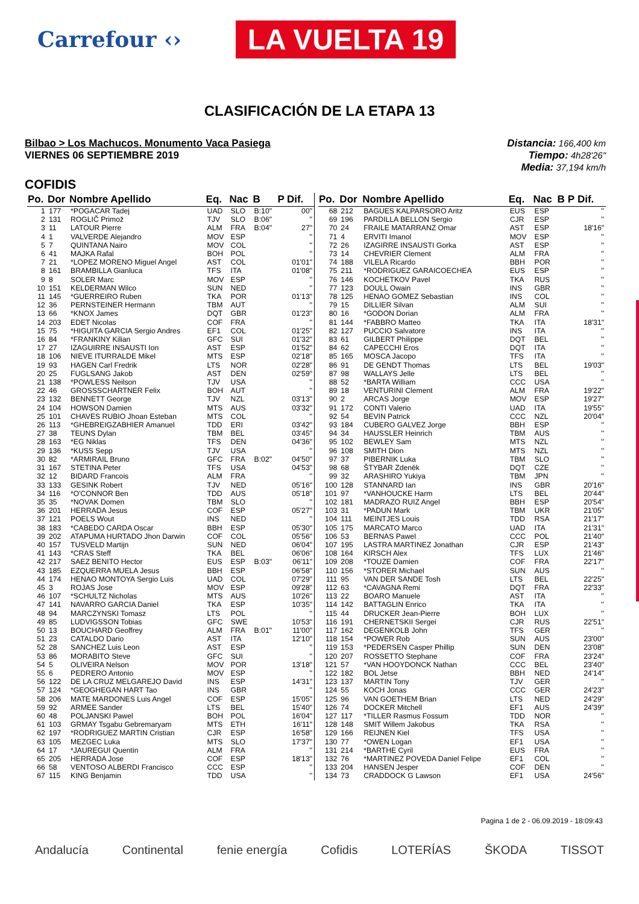Carrefour ‹› LA VUELTA 19
CLASIFICACIÓN DE LA ETAPA 13
Bilbao > Los Machucos. Monumento Vaca Pasiega
VIERNES 06 SEPTIEMBRE 2019
Distancia: 166,400 km
Tiempo: 4h28'26"
Media: 37,194 km/h
COFIDIS
| Po. | Dor | Nombre Apellido | Eq. | Nac | B | P | Dif. |
| --- | --- | --- | --- | --- | --- | --- | --- |
| 1 | 177 | *POGACAR Tadej | UAD | SLO | B:10" | | 00" |
| 2 | 131 | ROGLIČ Primož | TJV | SLO | B:06" | | '' |
| 3 | 11 | LATOUR Pierre | ALM | FRA | B:04" | | 27" |
| 4 | 1 | VALVERDE Alejandro | MOV | ESP | | | '' |
| 5 | 7 | QUINTANA Nairo | MOV | COL | | | '' |
| 6 | 41 | MAJKA Rafal | BOH | POL | | | '' |
| 7 | 21 | *LOPEZ MORENO Miguel Angel | AST | COL | | | 01'01" |
| 8 | 161 | BRAMBILLA Gianluca | TFS | ITA | | | 01'08" |
| 9 | 8 | SOLER Marc | MOV | ESP | | | '' |
| 10 | 151 | KELDERMAN Wilco | SUN | NED | | | '' |
| 11 | 145 | *GUERREIRO Ruben | TKA | POR | | | 01'13" |
| 12 | 36 | PERNSTEINER Hermann | TBM | AUT | | | '' |
| 13 | 66 | *KNOX James | DQT | GBR | | | 01'23" |
| 14 | 203 | EDET Nicolas | COF | FRA | | | '' |
| 15 | 75 | *HIGUITA GARCIA Sergio Andres | EF1 | COL | | | 01'25" |
| 16 | 84 | *FRANKINY Kilian | GFC | SUI | | | 01'32" |
| 17 | 27 | IZAGUIRRE INSAUSTI Ion | AST | ESP | | | 01'52" |
| 18 | 106 | NIEVE ITURRALDE Mikel | MTS | ESP | | | 02'18" |
| 19 | 93 | HAGEN Carl Fredrik | LTS | NOR | | | 02'28" |
| 20 | 25 | FUGLSANG Jakob | AST | DEN | | | 02'59" |
| 21 | 138 | *POWLESS Neilson | TJV | USA | | | '' |
| 22 | 46 | GROSSSCHARTNER Felix | BOH | AUT | | | '' |
| 23 | 132 | BENNETT George | TJV | NZL | | | 03'13" |
| 24 | 104 | HOWSON Damien | MTS | AUS | | | 03'32" |
| 25 | 101 | CHAVES RUBIO Jhoan Esteban | MTS | COL | | | '' |
| 26 | 113 | *GHEBREIGZABHIER Amanuel | TDD | ERI | | | 03'42" |
| 27 | 38 | TEUNS Dylan | TBM | BEL | | | 03'45" |
| 28 | 163 | *EG Niklas | TFS | DEN | | | 04'36" |
| 29 | 136 | *KUSS Sepp | TJV | USA | | | '' |
| 30 | 82 | *ARMIRAIL Bruno | GFC | FRA | B:02" | | 04'50" |
| 31 | 167 | STETINA Peter | TFS | USA | | | 04'53" |
| 32 | 12 | BIDARD Francois | ALM | FRA | | | '' |
| 33 | 133 | GESINK Robert | TJV | NED | | | 05'16" |
| 34 | 116 | *O'CONNOR Ben | TDD | AUS | | | 05'18" |
| 35 | 35 | *NOVAK Domen | TBM | SLO | | | '' |
| 36 | 201 | HERRADA Jesus | COF | ESP | | | 05'27" |
| 37 | 121 | POELS Wout | INS | NED | | | '' |
| 38 | 183 | *CABEDO CARDA Oscar | BBH | ESP | | | 05'30" |
| 39 | 202 | ATAPUMA HURTADO Jhon Darwin | COF | COL | | | 05'56" |
| 40 | 157 | TUSVELD Martijn | SUN | NED | | | 06'04" |
| 41 | 143 | *CRAS Steff | TKA | BEL | | | 06'06" |
| 42 | 217 | SAEZ BENITO Hector | EUS | ESP | B:03" | | 06'11" |
| 43 | 185 | EZQUERRA MUELA Jesus | BBH | ESP | | | 06'58" |
| 44 | 174 | HENAO MONTOYA Sergio Luis | UAD | COL | | | 07'29" |
| 45 | 3 | ROJAS Jose | MOV | ESP | | | 09'28" |
| 46 | 107 | *SCHULTZ Nicholas | MTS | AUS | | | 10'26" |
| 47 | 141 | NAVARRO GARCIA Daniel | TKA | ESP | | | 10'35" |
| 48 | 94 | MARCZYNSKI Tomasz | LTS | POL | | | '' |
| 49 | 85 | LUDVIGSSON Tobias | GFC | SWE | | | 10'53" |
| 50 | 13 | BOUCHARD Geoffrey | ALM | FRA | B:01" | | 11'00" |
| 51 | 23 | CATALDO Dario | AST | ITA | | | 12'10" |
| 52 | 28 | SANCHEZ Luis Leon | AST | ESP | | | '' |
| 53 | 86 | MORABITO Steve | GFC | SUI | | | '' |
| 54 | 5 | OLIVEIRA Nelson | MOV | POR | | | 13'18" |
| 55 | 6 | PEDRERO Antonio | MOV | ESP | | | '' |
| 56 | 122 | DE LA CRUZ MELGAREJO David | INS | ESP | | | 14'31" |
| 57 | 124 | *GEOGHEGAN HART Tao | INS | GBR | | | '' |
| 58 | 206 | MATE MARDONES Luis Angel | COF | ESP | | | 15'05" |
| 59 | 92 | ARMEE Sander | LTS | BEL | | | 15'40" |
| 60 | 48 | POLJANSKI Pawel | BOH | POL | | | 16'04" |
| 61 | 103 | GRMAY Tsgabu Gebremaryam | MTS | ETH | | | 16'11" |
| 62 | 197 | *RODRIGUEZ MARTIN Cristian | CJR | ESP | | | 16'58" |
| 63 | 105 | MEZGEC Luka | MTS | SLO | | | 17'37" |
| 64 | 17 | *JAUREGUI Quentin | ALM | FRA | | | '' |
| 65 | 205 | HERRADA Jose | COF | ESP | | | 18'13" |
| 66 | 58 | VENTOSO ALBERDI Francisco | CCC | ESP | | | '' |
| 67 | 115 | KING Benjamin | TDD | USA | | | '' |
| Po. | Dor | Nombre Apellido | Eq. | Nac | B | P | Dif. |
| --- | --- | --- | --- | --- | --- | --- | --- |
| 68 | 212 | BAGUES KALPARSORO Aritz | EUS | ESP | | | '' |
| 69 | 196 | PARDILLA BELLON Sergio | CJR | ESP | | | '' |
| 70 | 24 | FRAILE MATARRANZ Omar | AST | ESP | | | 18'16" |
| 71 | 4 | ERVITI Imanol | MOV | ESP | | | '' |
| 72 | 26 | IZAGIRRE INSAUSTI Gorka | AST | ESP | | | '' |
| 73 | 14 | CHEVRIER Clement | ALM | FRA | | | '' |
| 74 | 188 | VILELA Ricardo | BBH | POR | | | '' |
| 75 | 211 | *RODRIGUEZ GARAICOECHEA | EUS | ESP | | | '' |
| 76 | 146 | KOCHETKOV Pavel | TKA | RUS | | | '' |
| 77 | 123 | DOULL Owain | INS | GBR | | | '' |
| 78 | 125 | HENAO GOMEZ Sebastian | INS | COL | | | '' |
| 79 | 15 | DILLIER Silvan | ALM | SUI | | | '' |
| 80 | 16 | *GODON Dorian | ALM | FRA | | | '' |
| 81 | 144 | *FABBRO Matteo | TKA | ITA | | | 18'31" |
| 82 | 127 | PUCCIO Salvatore | INS | ITA | | | '' |
| 83 | 61 | GILBERT Philippe | DQT | BEL | | | '' |
| 84 | 62 | CAPECCHI Eros | DQT | ITA | | | '' |
| 85 | 165 | MOSCA Jacopo | TFS | ITA | | | '' |
| 86 | 91 | DE GENDT Thomas | LTS | BEL | | | 19'03" |
| 87 | 98 | WALLAYS Jelle | LTS | BEL | | | '' |
| 88 | 52 | *BARTA William | CCC | USA | | | '' |
| 89 | 18 | VENTURINI Clement | ALM | FRA | | | 19'22" |
| 90 | 2 | ARCAS Jorge | MOV | ESP | | | 19'27" |
| 91 | 172 | CONTI Valerio | UAD | ITA | | | 19'55" |
| 92 | 54 | BEVIN Patrick | CCC | NZL | | | 20'04" |
| 93 | 184 | CUBERO GALVEZ Jorge | BBH | ESP | | | '' |
| 94 | 34 | HAUSSLER Heinrich | TBM | AUS | | | '' |
| 95 | 102 | BEWLEY Sam | MTS | NZL | | | '' |
| 96 | 108 | SMITH Dion | MTS | NZL | | | '' |
| 97 | 37 | PIBERNIK Luka | TBM | SLO | | | '' |
| 98 | 68 | ŠTYBAR Zdeněk | DQT | CZE | | | '' |
| 99 | 32 | ARASHIRO Yukiya | TBM | JPN | | | '' |
| 100 | 128 | STANNARD Ian | INS | GBR | | | 20'16" |
| 101 | 97 | *VANHOUCKE Harm | LTS | BEL | | | 20'44" |
| 102 | 181 | MADRAZO RUIZ Angel | BBH | ESP | | | 20'54" |
| 103 | 31 | *PADUN Mark | TBM | UKR | | | 21'05" |
| 104 | 111 | MEINTJES Louis | TDD | RSA | | | 21'17" |
| 105 | 175 | MARCATO Marco | UAD | ITA | | | 21'31" |
| 106 | 53 | BERNAS Pawel | CCC | POL | | | 21'40" |
| 107 | 195 | LASTRA MARTINEZ Jonathan | CJR | ESP | | | 21'43" |
| 108 | 164 | KIRSCH Alex | TFS | LUX | | | 21'46" |
| 109 | 208 | *TOUZE Damien | COF | FRA | | | 22'17" |
| 110 | 156 | *STORER Michael | SUN | AUS | | | '' |
| 111 | 95 | VAN DER SANDE Tosh | LTS | BEL | | | 22'25" |
| 112 | 63 | *CAVAGNA Remi | DQT | FRA | | | 22'33" |
| 113 | 22 | BOARO Manuele | AST | ITA | | | '' |
| 114 | 142 | BATTAGLIN Enrico | TKA | ITA | | | '' |
| 115 | 44 | DRUCKER Jean-Pierre | BOH | LUX | | | '' |
| 116 | 191 | CHERNETSKII Sergei | CJR | RUS | | | 22'51" |
| 117 | 162 | DEGENKOLB John | TFS | GER | | | '' |
| 118 | 154 | *POWER Rob | SUN | AUS | | | 23'00" |
| 119 | 153 | *PEDERSEN Casper Phillip | SUN | DEN | | | 23'08" |
| 120 | 207 | ROSSETTO Stephane | COF | FRA | | | 23'24" |
| 121 | 57 | *VAN HOOYDONCK Nathan | CCC | BEL | | | 23'40" |
| 122 | 182 | BOL Jetse | BBH | NED | | | 24'14" |
| 123 | 137 | MARTIN Tony | TJV | GER | | | '' |
| 124 | 55 | KOCH Jonas | CCC | GER | | | 24'23" |
| 125 | 96 | VAN GOETHEM Brian | LTS | NED | | | 24'29" |
| 126 | 74 | DOCKER Mitchell | EF1 | AUS | | | 24'39" |
| 127 | 117 | *TILLER Rasmus Fossum | TDD | NOR | | | '' |
| 128 | 148 | SMIT Willem Jakobus | TKA | RSA | | | '' |
| 129 | 166 | REIJNEN Kiel | TFS | USA | | | '' |
| 130 | 77 | *OWEN Logan | EF1 | USA | | | '' |
| 131 | 214 | *BARTHE Cyril | EUS | FRA | | | '' |
| 132 | 76 | *MARTINEZ POVEDA Daniel Felipe | EF1 | COL | | | '' |
| 133 | 204 | HANSEN Jesper | COF | DEN | | | '' |
| 134 | 73 | CRADDOCK G Lawson | EF1 | USA | | | 24'56" |
Pagina 1 de 2 - 06.09.2019 - 18:09:43
Andalucía Continental fenie energía Cofidis LOTERÍAS ŠKODA TISSOT